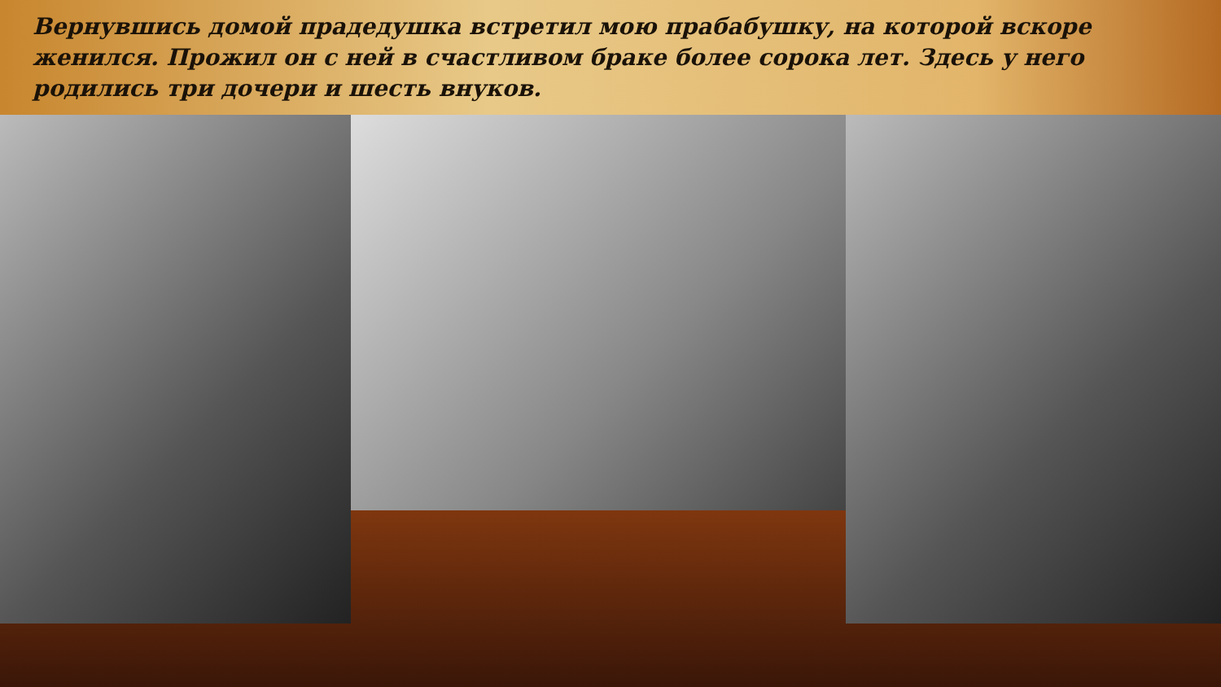Вернувшись домой прадедушка встретил мою прабабушку, на которой вскоре женился. Прожил он с ней в счастливом браке более сорока лет. Здесь у него родились три дочери и шесть внуков.